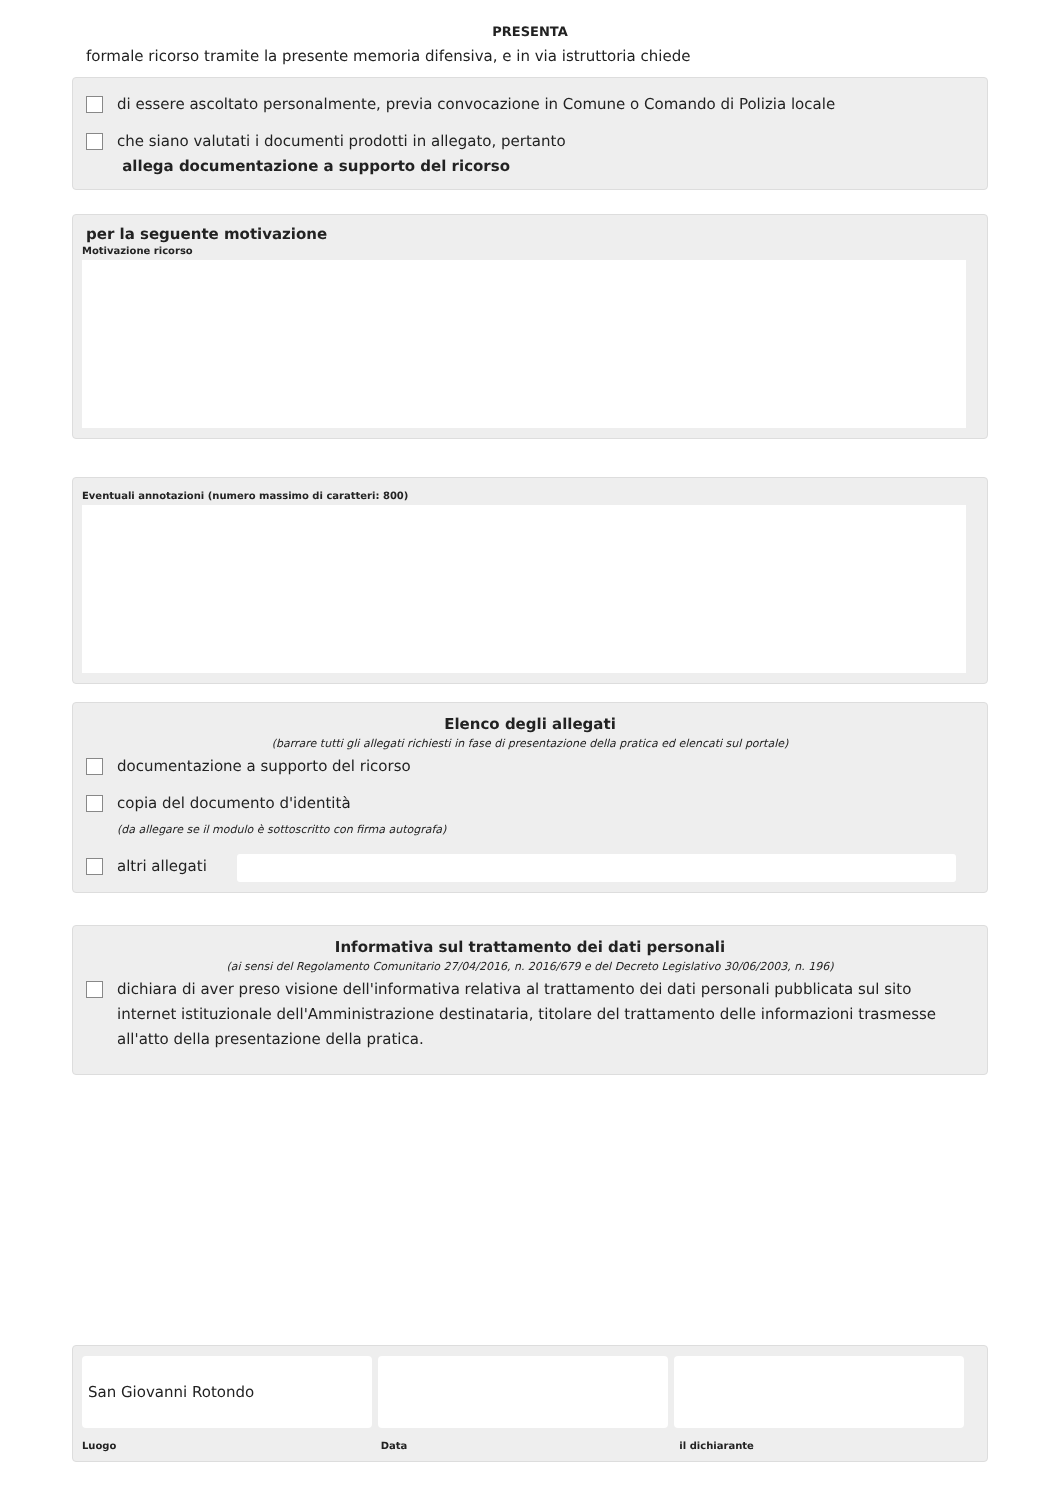PRESENTA
formale ricorso tramite la presente memoria difensiva, e in via istruttoria chiede
di essere ascoltato personalmente, previa convocazione in Comune o Comando di Polizia locale
che siano valutati i documenti prodotti in allegato, pertanto
allega documentazione a supporto del ricorso
per la seguente motivazione
Motivazione ricorso
Eventuali annotazioni (numero massimo di caratteri: 800)
Elenco degli allegati
(barrare tutti gli allegati richiesti in fase di presentazione della pratica ed elencati sul portale)
documentazione a supporto del ricorso
copia del documento d'identità
(da allegare se il modulo è sottoscritto con firma autografa)
altri allegati
Informativa sul trattamento dei dati personali
(ai sensi del Regolamento Comunitario 27/04/2016, n. 2016/679 e del Decreto Legislativo 30/06/2003, n. 196)
dichiara di aver preso visione dell'informativa relativa al trattamento dei dati personali pubblicata sul sito internet istituzionale dell'Amministrazione destinataria, titolare del trattamento delle informazioni trasmesse all'atto della presentazione della pratica.
San Giovanni Rotondo
Luogo Data il dichiarante